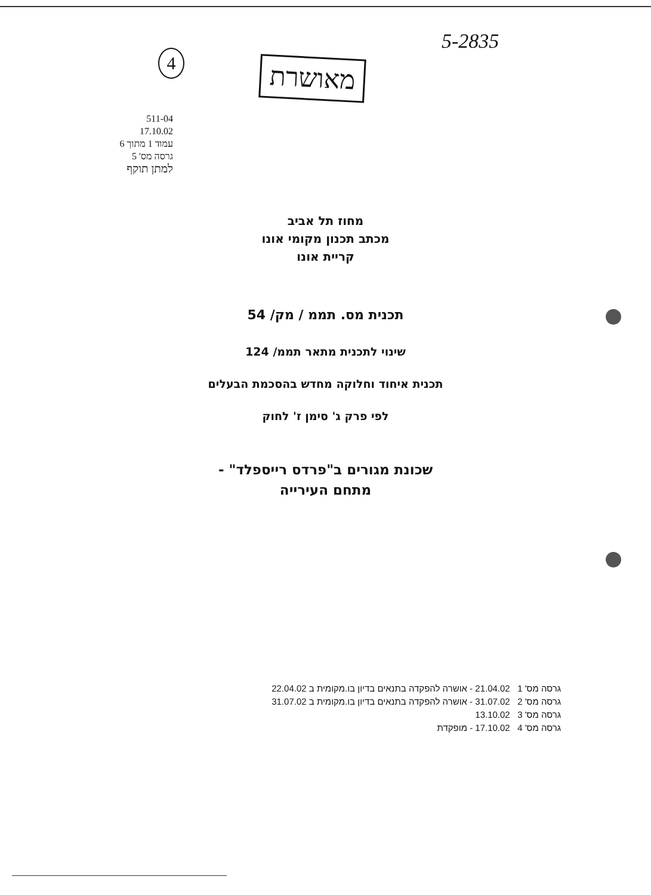5-2835
4 מאושרת
511-04
17.10.02
עמוד 1 מתוך 6
גרסה מס' 5
למתן תוקף
מחוז תל אביב
מכתב תכנון מקומי אונו
קריית אונו
תכנית מס. תממ / מק/ 54
שינוי לתכנית מתאר תממ/ 124
תכנית איחוד וחלוקה מחדש בהסכמת הבעלים
לפי פרק ג' סימן ז' לחוק
שכונת מגורים ב"פרדס רייספלד" -
מתחם העירייה
גרסה מס' 1 21.04.02 - אושרה להפקדה בתנאים בדיון בו.מקומית ב 22.04.02
גרסה מס' 2 31.07.02 - אושרה להפקדה בתנאים בדיון בו.מקומית ב 31.07.02
גרסה מס' 3 13.10.02
גרסה מס' 4 17.10.02 - מופקדת